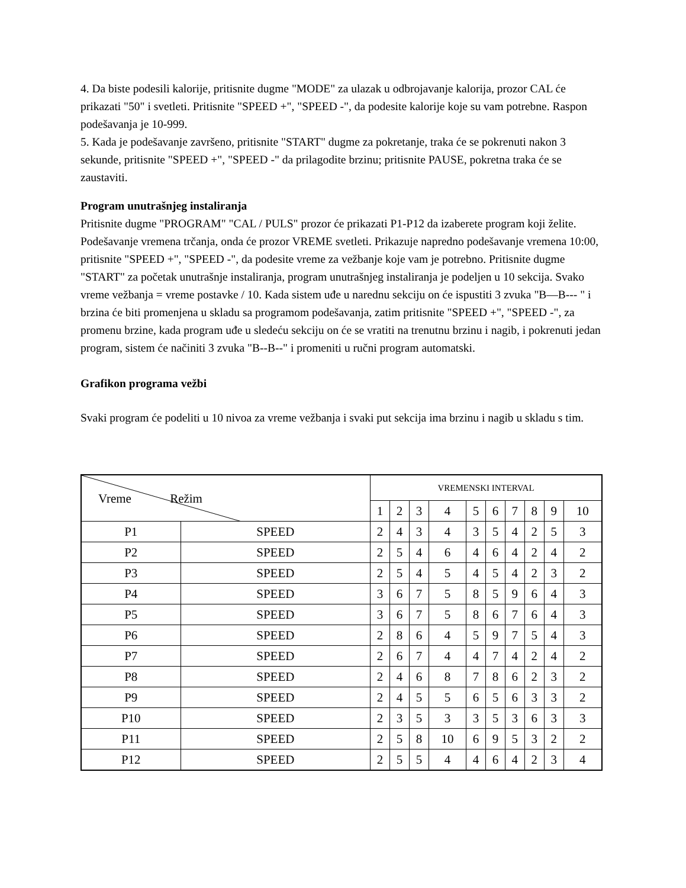4. Da biste podesili kalorije, pritisnite dugme "MODE" za ulazak u odbrojavanje kalorija, prozor CAL će prikazati "50" i svetleti. Pritisnite "SPEED +", "SPEED -", da podesite kalorije koje su vam potrebne. Raspon podešavanja je 10-999.
5. Kada je podešavanje završeno, pritisnite "START" dugme za pokretanje, traka će se pokrenuti nakon 3 sekunde, pritisnite "SPEED +", "SPEED -" da prilagodite brzinu; pritisnite PAUSE, pokretna traka će se zaustaviti.
Program unutrašnjeg instaliranja
Pritisnite dugme "PROGRAM" "CAL / PULS" prozor će prikazati P1-P12 da izaberete program koji želite. Podešavanje vremena trčanja, onda će prozor VREME svetleti. Prikazuje napredno podešavanje vremena 10:00, pritisnite "SPEED +", "SPEED -", da podesite vreme za vežbanje koje vam je potrebno. Pritisnite dugme "START" za početak unutrašnje instaliranja, program unutrašnjeg instaliranja je podeljen u 10 sekcija. Svako vreme vežbanja = vreme postavke / 10. Kada sistem uđe u narednu sekciju on će ispustiti 3 zvuka "B—B--- " i brzina će biti promenjena u skladu sa programom podešavanja, zatim pritisnite "SPEED +", "SPEED -", za promenu brzine, kada program uđe u sledeću sekciju on će se vratiti na trenutnu brzinu i nagib, i pokrenuti jedan program, sistem će načiniti 3 zvuka "B--B--" i promeniti u ručni program automatski.
Grafikon programa vežbi
Svaki program će podeliti u 10 nivoa za vreme vežbanja i svaki put sekcija ima brzinu i nagib u skladu s tim.
| Vreme Režim | | VREMENSKI INTERVAL | | | | | | | | | |
| | | 1 | 2 | 3 | 4 | 5 | 6 | 7 | 8 | 9 | 10 |
| P1 | SPEED | 2 | 4 | 3 | 4 | 3 | 5 | 4 | 2 | 5 | 3 |
| P2 | SPEED | 2 | 5 | 4 | 6 | 4 | 6 | 4 | 2 | 4 | 2 |
| P3 | SPEED | 2 | 5 | 4 | 5 | 4 | 5 | 4 | 2 | 3 | 2 |
| P4 | SPEED | 3 | 6 | 7 | 5 | 8 | 5 | 9 | 6 | 4 | 3 |
| P5 | SPEED | 3 | 6 | 7 | 5 | 8 | 6 | 7 | 6 | 4 | 3 |
| P6 | SPEED | 2 | 8 | 6 | 4 | 5 | 9 | 7 | 5 | 4 | 3 |
| P7 | SPEED | 2 | 6 | 7 | 4 | 4 | 7 | 4 | 2 | 4 | 2 |
| P8 | SPEED | 2 | 4 | 6 | 8 | 7 | 8 | 6 | 2 | 3 | 2 |
| P9 | SPEED | 2 | 4 | 5 | 5 | 6 | 5 | 6 | 3 | 3 | 2 |
| P10 | SPEED | 2 | 3 | 5 | 3 | 3 | 5 | 3 | 6 | 3 | 3 |
| P11 | SPEED | 2 | 5 | 8 | 10 | 6 | 9 | 5 | 3 | 2 | 2 |
| P12 | SPEED | 2 | 5 | 5 | 4 | 4 | 6 | 4 | 2 | 3 | 4 |